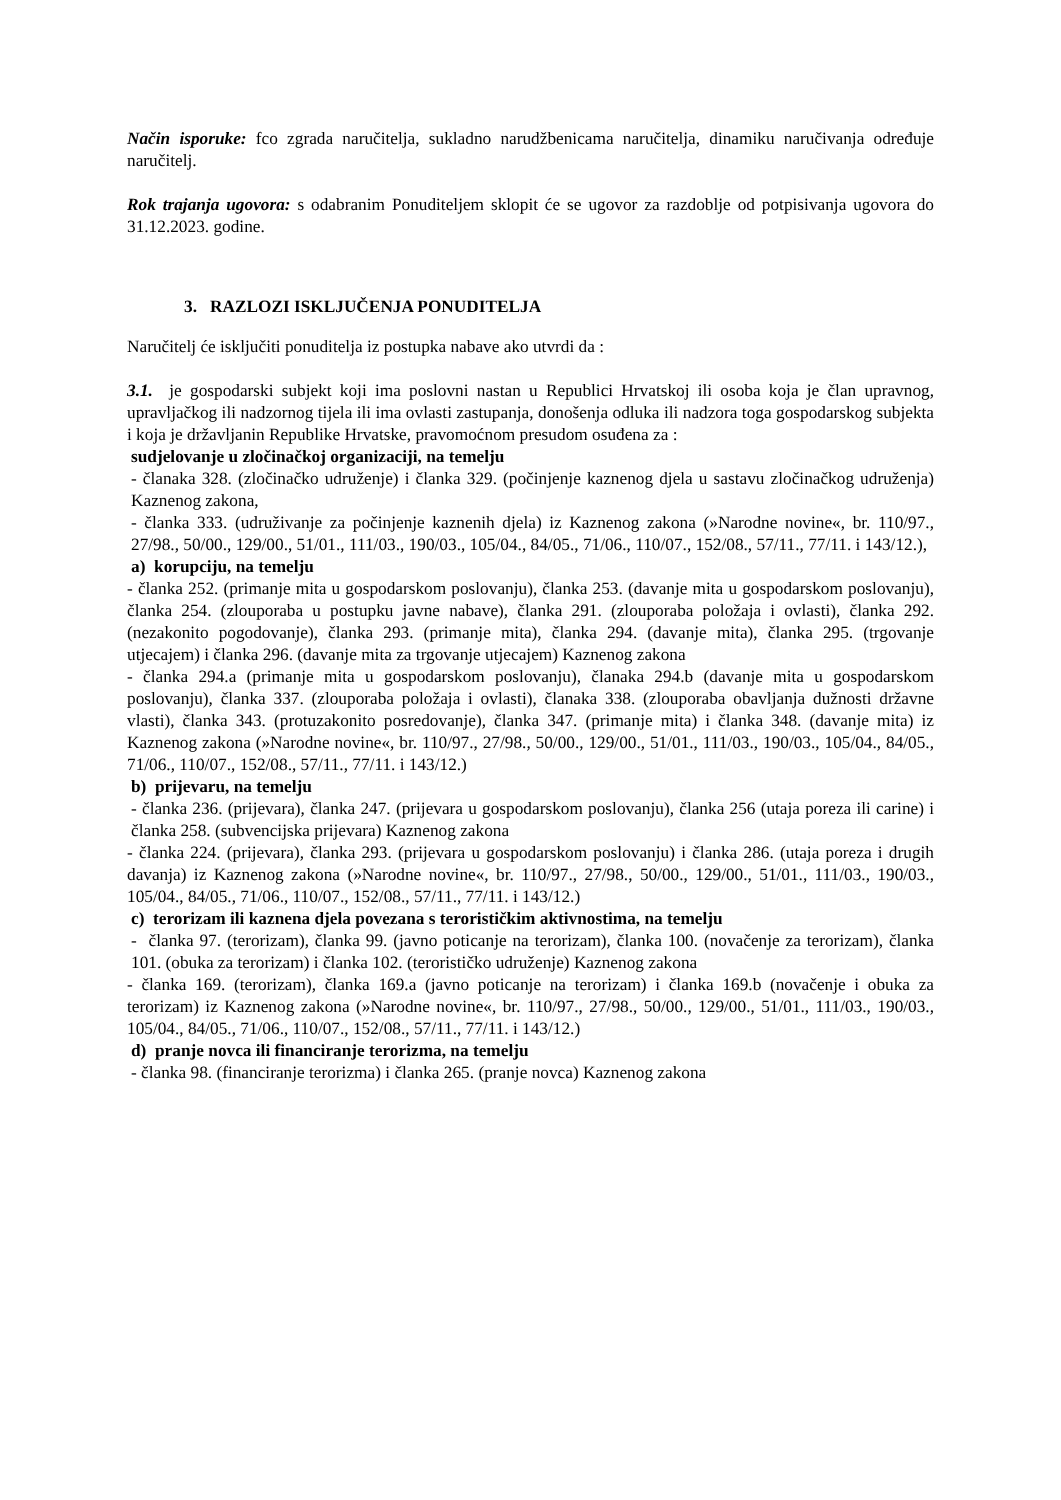Način isporuke: fco zgrada naručitelja, sukladno narudžbenicama naručitelja, dinamiku naručivanja određuje naručitelj.
Rok trajanja ugovora: s odabranim Ponuditeljem sklopit će se ugovor za razdoblje od potpisivanja ugovora do 31.12.2023. godine.
3. RAZLOZI ISKLJUČENJA PONUDITELJA
Naručitelj će isključiti ponuditelja iz postupka nabave ako utvrdi da :
3.1. je gospodarski subjekt koji ima poslovni nastan u Republici Hrvatskoj ili osoba koja je član upravnog, upravljačkog ili nadzornog tijela ili ima ovlasti zastupanja, donošenja odluka ili nadzora toga gospodarskog subjekta i koja je državljanin Republike Hrvatske, pravomoćnom presudom osuđena za :
sudjelovanje u zločinačkoj organizaciji, na temelju
- članaka 328. (zločinačko udruženje) i članka 329. (počinjenje kaznenog djela u sastavu zločinačkog udruženja) Kaznenog zakona,
- članka 333. (udruživanje za počinjenje kaznenih djela) iz Kaznenog zakona (»Narodne novine«, br. 110/97., 27/98., 50/00., 129/00., 51/01., 111/03., 190/03., 105/04., 84/05., 71/06., 110/07., 152/08., 57/11., 77/11. i 143/12.),
a) korupciju, na temelju
- članka 252. (primanje mita u gospodarskom poslovanju), članka 253. (davanje mita u gospodarskom poslovanju), članka 254. (zlouporaba u postupku javne nabave), članka 291. (zlouporaba položaja i ovlasti), članka 292. (nezakonito pogodovanje), članka 293. (primanje mita), članka 294. (davanje mita), članka 295. (trgovanje utjecajem) i članka 296. (davanje mita za trgovanje utjecajem) Kaznenog zakona
- članka 294.a (primanje mita u gospodarskom poslovanju), članaka 294.b (davanje mita u gospodarskom poslovanju), članka 337. (zlouporaba položaja i ovlasti), članaka 338. (zlouporaba obavljanja dužnosti državne vlasti), članka 343. (protuzakonito posredovanje), članka 347. (primanje mita) i članka 348. (davanje mita) iz Kaznenog zakona (»Narodne novine«, br. 110/97., 27/98., 50/00., 129/00., 51/01., 111/03., 190/03., 105/04., 84/05., 71/06., 110/07., 152/08., 57/11., 77/11. i 143/12.)
b) prijevaru, na temelju
- članka 236. (prijevara), članka 247. (prijevara u gospodarskom poslovanju), članka 256 (utaja poreza ili carine) i članka 258. (subvencijska prijevara) Kaznenog zakona
- članka 224. (prijevara), članka 293. (prijevara u gospodarskom poslovanju) i članka 286. (utaja poreza i drugih davanja) iz Kaznenog zakona (»Narodne novine«, br. 110/97., 27/98., 50/00., 129/00., 51/01., 111/03., 190/03., 105/04., 84/05., 71/06., 110/07., 152/08., 57/11., 77/11. i 143/12.)
c) terorizam ili kaznena djela povezana s terorističkim aktivnostima, na temelju
- članka 97. (terorizam), članka 99. (javno poticanje na terorizam), članka 100. (novačenje za terorizam), članka 101. (obuka za terorizam) i članka 102. (terorističko udruženje) Kaznenog zakona
- članka 169. (terorizam), članka 169.a (javno poticanje na terorizam) i članka 169.b (novačenje i obuka za terorizam) iz Kaznenog zakona (»Narodne novine«, br. 110/97., 27/98., 50/00., 129/00., 51/01., 111/03., 190/03., 105/04., 84/05., 71/06., 110/07., 152/08., 57/11., 77/11. i 143/12.)
d) pranje novca ili financiranje terorizma, na temelju
- članka 98. (financiranje terorizma) i članka 265. (pranje novca) Kaznenog zakona